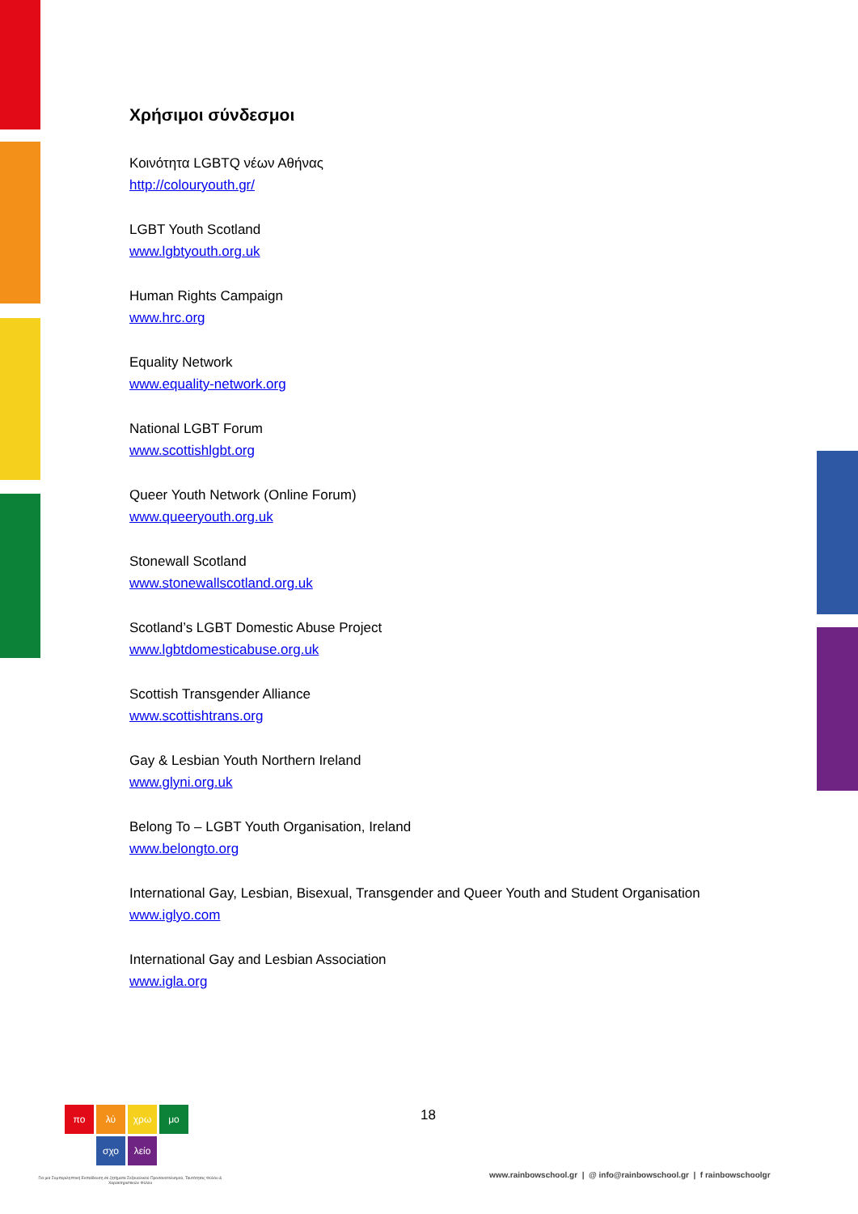Χρήσιμοι σύνδεσμοι
Κοινότητα LGBTQ νέων Αθήνας
http://colouryouth.gr/
LGBT Youth Scotland
www.lgbtyouth.org.uk
Human Rights Campaign
www.hrc.org
Equality Network
www.equality-network.org
National LGBT Forum
www.scottishlgbt.org
Queer Youth Network (Online Forum)
www.queeryouth.org.uk
Stonewall Scotland
www.stonewallscotland.org.uk
Scotland’s LGBT Domestic Abuse Project
www.lgbtdomesticabuse.org.uk
Scottish Transgender Alliance
www.scottishtrans.org
Gay & Lesbian Youth Northern Ireland
www.glyni.org.uk
Belong To – LGBT Youth Organisation, Ireland
www.belongto.org
International Gay, Lesbian, Bisexual, Transgender and Queer Youth and Student Organisation
www.iglyo.com
International Gay and Lesbian Association
www.igla.org
πο λύ χρω μο
σχο λείο
Για μια Συμπεριληπτική Εκπαίδευση σε ζητήματα Σεξουαλικού Προσανατολισμού, Ταυτότητας Φύλου & Χαρακτηριστικών Φύλου
18
www.rainbowschool.gr | @ info@rainbowschool.gr | f rainbowschoolgr